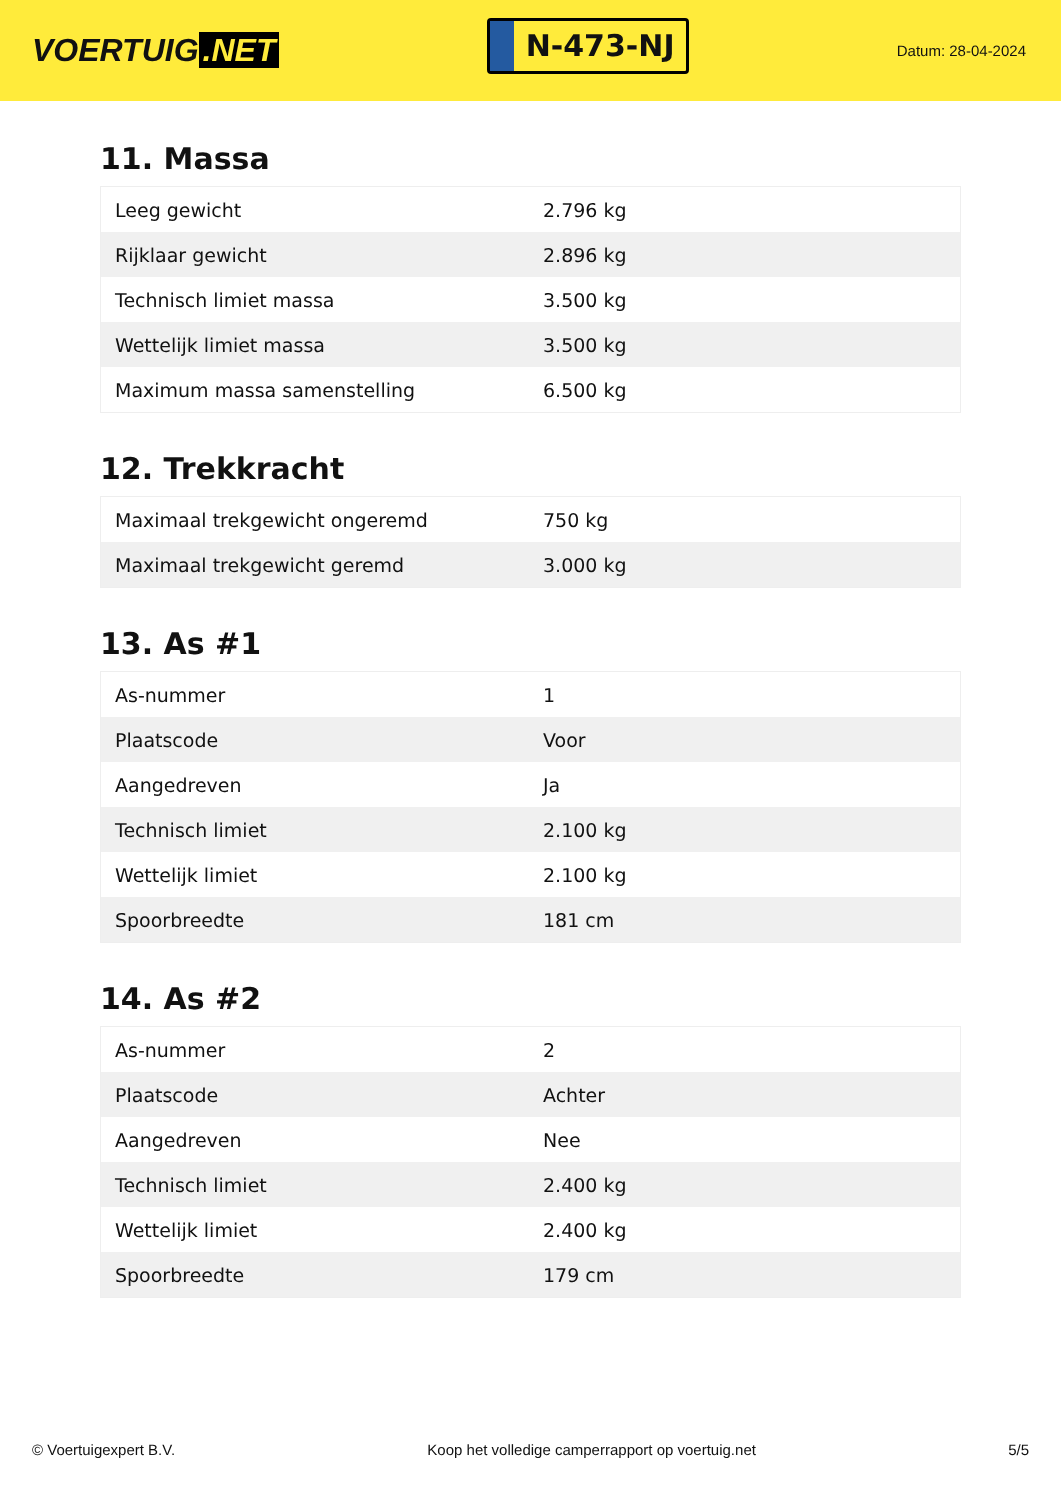VOERTUIG.NET
N-473-NJ
Datum: 28-04-2024
11. Massa
| Leeg gewicht | 2.796 kg |
| Rijklaar gewicht | 2.896 kg |
| Technisch limiet massa | 3.500 kg |
| Wettelijk limiet massa | 3.500 kg |
| Maximum massa samenstelling | 6.500 kg |
12. Trekkracht
| Maximaal trekgewicht ongeremd | 750 kg |
| Maximaal trekgewicht geremd | 3.000 kg |
13. As #1
| As-nummer | 1 |
| Plaatscode | Voor |
| Aangedreven | Ja |
| Technisch limiet | 2.100 kg |
| Wettelijk limiet | 2.100 kg |
| Spoorbreedte | 181 cm |
14. As #2
| As-nummer | 2 |
| Plaatscode | Achter |
| Aangedreven | Nee |
| Technisch limiet | 2.400 kg |
| Wettelijk limiet | 2.400 kg |
| Spoorbreedte | 179 cm |
© Voertuigexpert B.V. Koop het volledige camperrapport op voertuig.net 5/5